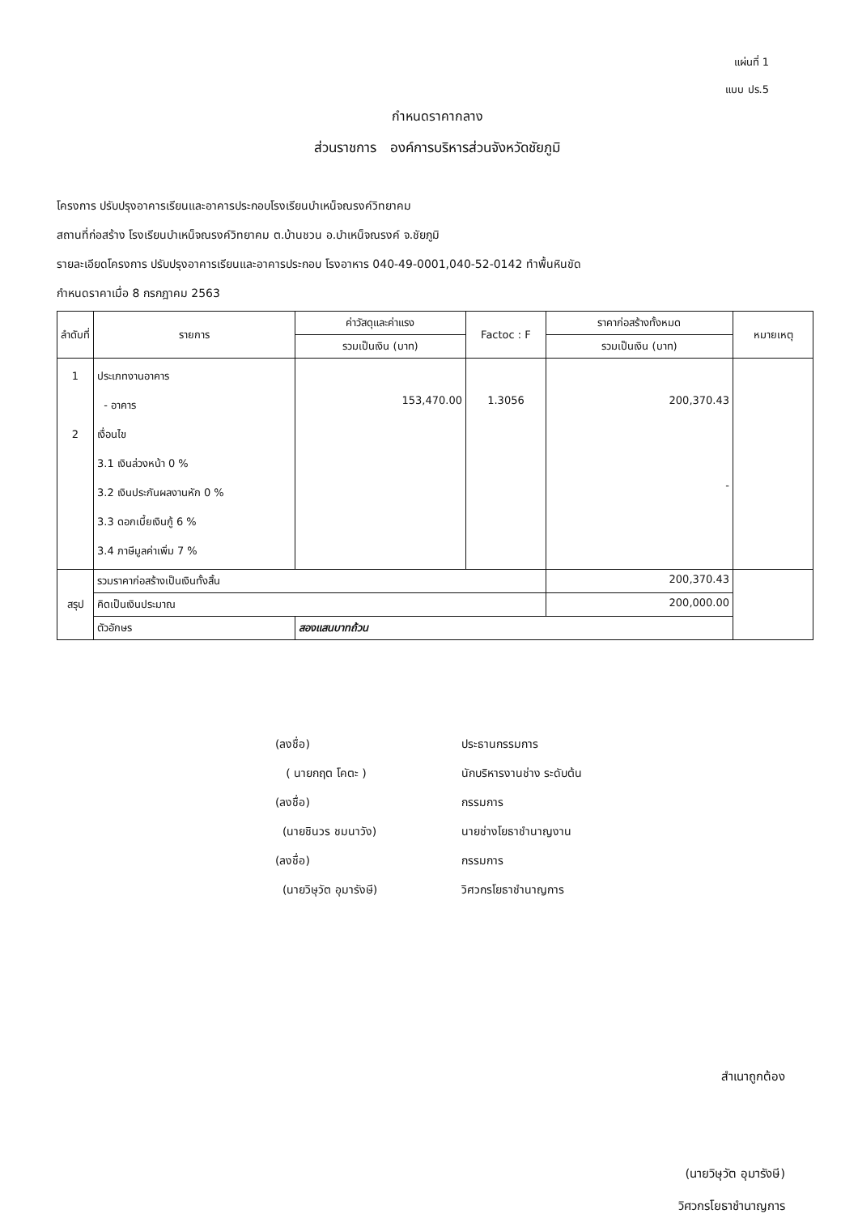แผ่นที่ 1
แบบ ปร.5
กำหนดราคากลาง
ส่วนราชการ องค์การบริหารส่วนจังหวัดชัยภูมิ
โครงการ ปรับปรุงอาคารเรียนและอาคารประกอบโรงเรียนบำเหน็จณรงค์วิทยาคม
สถานที่ก่อสร้าง โรงเรียนบำเหน็จณรงค์วิทยาคม ต.บ้านชวน อ.บำเหน็จณรงค์ จ.ชัยภูมิ
รายละเอียดโครงการ ปรับปรุงอาคารเรียนและอาคารประกอบ โรงอาหาร 040-49-0001,040-52-0142 ทำพื้นหินขัด
กำหนดราคาเมื่อ 8 กรกฎาคม 2563
| ลำดับที่ | รายการ | ค่าวัสดุและค่าแรง | Factoc : F | ราคาก่อสร้างทั้งหมด | หมายเหตุ |
| --- | --- | --- | --- | --- | --- |
| | | รวมเป็นเงิน (บาท) | | รวมเป็นเงิน (บาท) | |
| 1 2 | ประเภทงานอาคาร - อาคาร เงื่อนไข 3.1 เงินล่วงหน้า 0 % 3.2 เงินประกันผลงานหัก 0 % 3.3 ดอกเบี้ยเงินกู้ 6 % 3.4 ภาษีมูลค่าเพิ่ม 7 % | 153,470.00 | 1.3056 | 200,370.43 - | |
| สรุป | รวมราคาก่อสร้างเป็นเงินทั้งสิ้น | | | 200,370.43 | |
| | คิดเป็นเงินประมาณ | | | 200,000.00 | |
| | ตัวอักษร | สองแสนบาทถ้วน | | | |
(ลงชื่อ)
ประธานกรรมการ
( นายกฤต โคตะ )
นักบริหารงานช่าง ระดับต้น
(ลงชื่อ)
กรรมการ
(นายชินวร ชมนาวัง)
นายช่างโยธาชำนาญงาน
(ลงชื่อ)
กรรมการ
(นายวิษุวัต อุมารังษี)
วิศวกรโยธาชำนาญการ
สำเนาถูกต้อง
(นายวิษุวัต อุมารังษี)
วิศวกรโยธาชำนาญการ